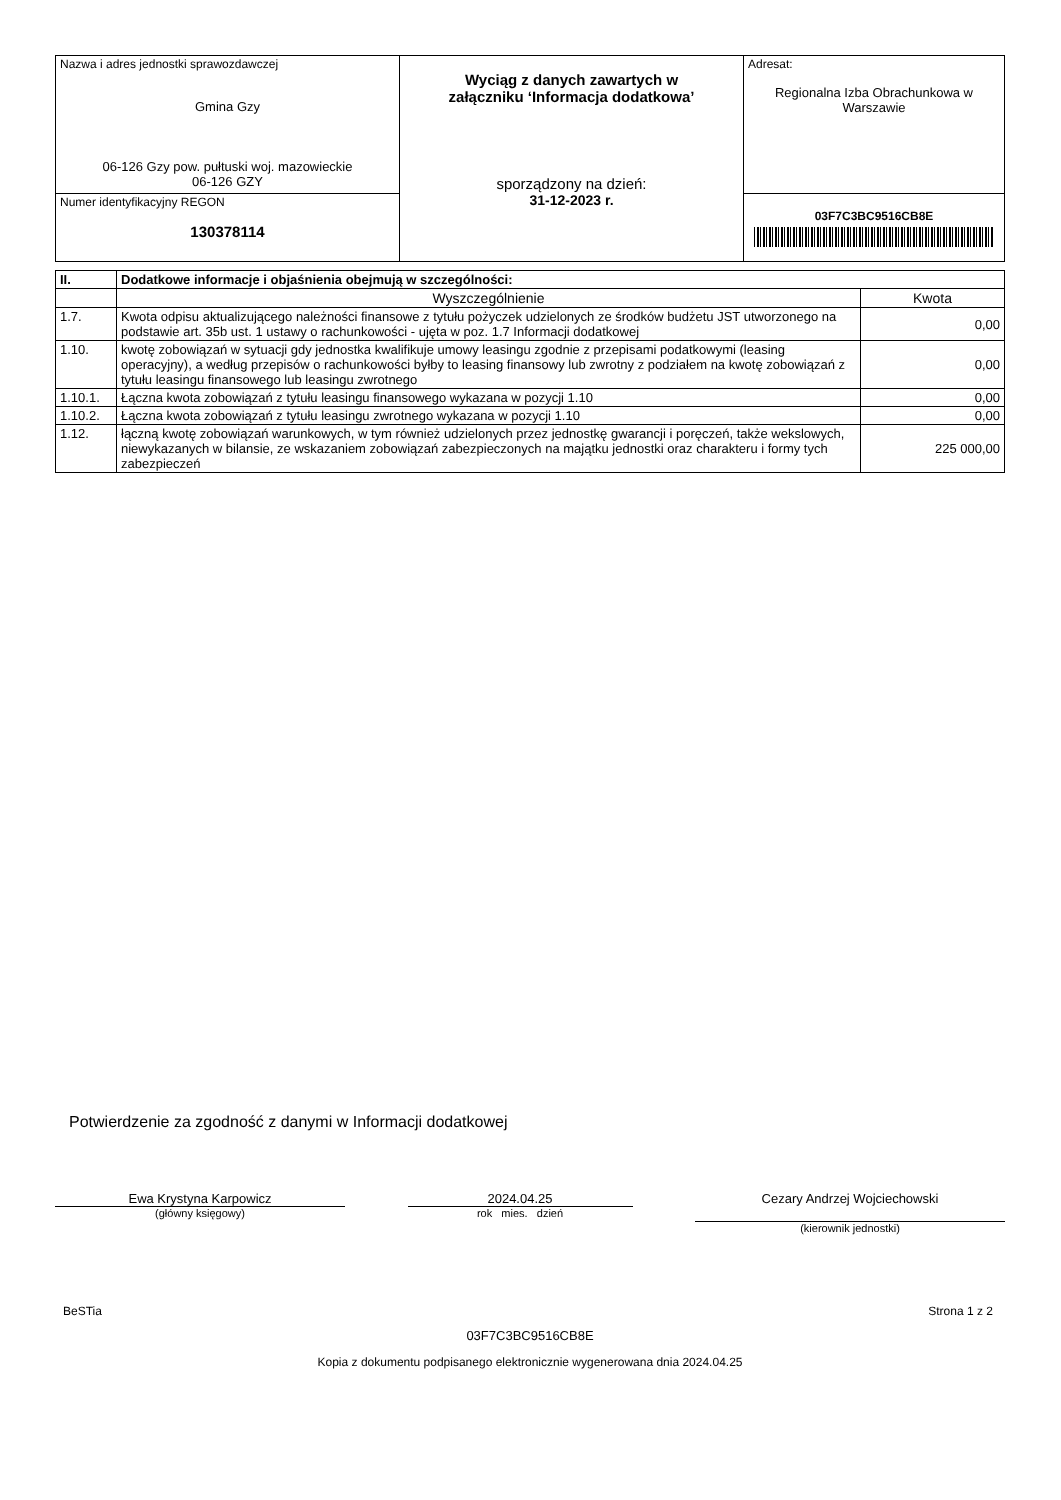| Nazwa i adres jednostki sprawozdawczej Gmina Gzy 06-126 Gzy pow. pułtuski woj. mazowieckie 06-126 GZY | Wyciąg z danych zawartych w załączniku ‘Informacja dodatkowa’ sporządzony na dzień: 31-12-2023 r. | Adresat: Regionalna Izba Obrachunkowa w Warszawie |
| Numer identyfikacyjny REGON 130378114 | | 03F7C3BC9516CB8E |
| II. | Dodatkowe informacje i objaśnienia obejmują w szczególności: | |
| --- | --- | --- |
| | Wyszczególnienie | Kwota |
| 1.7. | Kwota odpisu aktualizującego należności finansowe z tytułu pożyczek udzielonych ze środków budżetu JST utworzonego na podstawie art. 35b ust. 1 ustawy o rachunkowości - ujęta w poz. 1.7 Informacji dodatkowej | 0,00 |
| 1.10. | kwotę zobowiązań w sytuacji gdy jednostka kwalifikuje umowy leasingu zgodnie z przepisami podatkowymi (leasing operacyjny), a według przepisów o rachunkowości byłby to leasing finansowy lub zwrotny z podziałem na kwotę zobowiązań z tytułu leasingu finansowego lub leasingu zwrotnego | 0,00 |
| 1.10.1. | Łączna kwota zobowiązań z tytułu leasingu finansowego wykazana w pozycji 1.10 | 0,00 |
| 1.10.2. | Łączna kwota zobowiązań z tytułu leasingu zwrotnego wykazana w pozycji 1.10 | 0,00 |
| 1.12. | łączną kwotę zobowiązań warunkowych, w tym również udzielonych przez jednostkę gwarancji i poręczeń, także wekslowych, niewykazanych w bilansie, ze wskazaniem zobowiązań zabezpieczonych na majątku jednostki oraz charakteru i formy tych zabezpieczeń | 225 000,00 |
Potwierdzenie za zgodność z danymi w Informacji dodatkowej
Ewa Krystyna Karpowicz
(główny księgowy)
2024.04.25
rok mies. dzień
Cezary Andrzej Wojciechowski
(kierownik jednostki)
BeSTia Strona 1 z 2
03F7C3BC9516CB8E
Kopia z dokumentu podpisanego elektronicznie wygenerowana dnia 2024.04.25